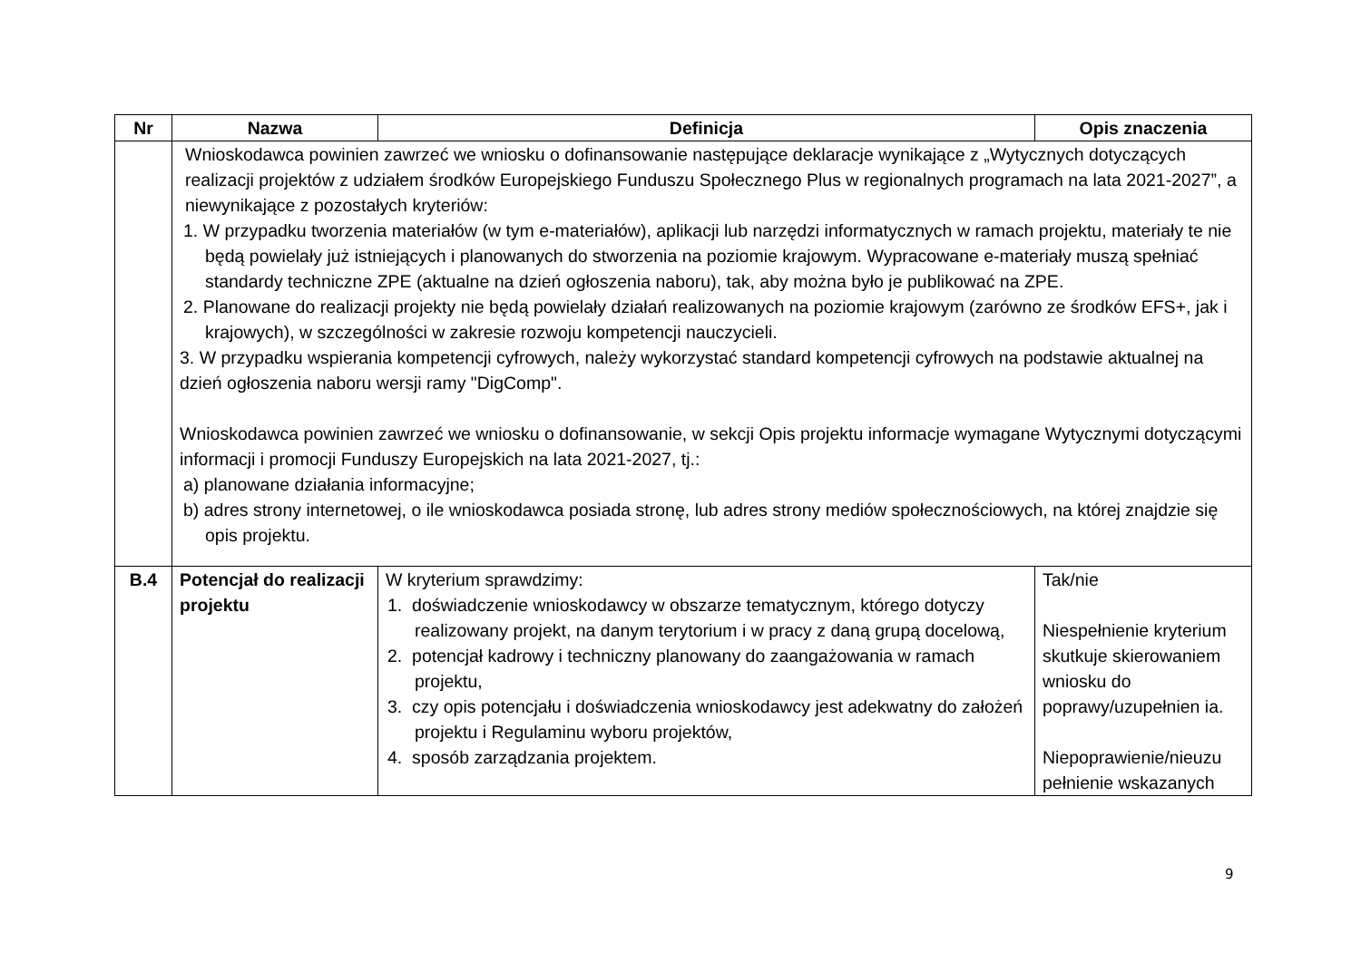| Nr | Nazwa | Definicja | Opis znaczenia |
| --- | --- | --- | --- |
| | Wnioskodawca powinien zawrzeć we wniosku o dofinansowanie następujące deklaracje wynikające z „Wytycznych dotyczących realizacji projektów z udziałem środków Europejskiego Funduszu Społecznego Plus w regionalnych programach na lata 2021-2027”, a niewynikające z pozostałych kryteriów: 1. W przypadku tworzenia materiałów (w tym e-materiałów), aplikacji lub narzędzi informatycznych w ramach projektu, materiały te nie będą powielały już istniejących i planowanych do stworzenia na poziomie krajowym. Wypracowane e-materiały muszą spełniać standardy techniczne ZPE (aktualne na dzień ogłoszenia naboru), tak, aby można było je publikować na ZPE. 2. Planowane do realizacji projekty nie będą powielały działań realizowanych na poziomie krajowym (zarówno ze środków EFS+, jak i krajowych), w szczególności w zakresie rozwoju kompetencji nauczycieli. 3. W przypadku wspierania kompetencji cyfrowych, należy wykorzystać standard kompetencji cyfrowych na podstawie aktualnej na dzień ogłoszenia naboru wersji ramy "DigComp". Wnioskodawca powinien zawrzeć we wniosku o dofinansowanie, w sekcji Opis projektu informacje wymagane Wytycznymi dotyczącymi informacji i promocji Funduszy Europejskich na lata 2021-2027, tj.: a) planowane działania informacyjne; b) adres strony internetowej, o ile wnioskodawca posiada stronę, lub adres strony mediów społecznościowych, na której znajdzie się opis projektu. | | |
| B.4 | Potencjał do realizacji projektu | W kryterium sprawdzimy: 1. doświadczenie wnioskodawcy w obszarze tematycznym, którego dotyczy realizowany projekt, na danym terytorium i w pracy z daną grupą docelową, 2. potencjał kadrowy i techniczny planowany do zaangażowania w ramach projektu, 3. czy opis potencjału i doświadczenia wnioskodawcy jest adekwatny do założeń projektu i Regulaminu wyboru projektów, 4. sposób zarządzania projektem. | Tak/nie Niespełnienie kryterium skutkuje skierowaniem wniosku do poprawy/uzupełnien ia. Niepoprawienie/nieuzu pełnienie wskazanych |
9